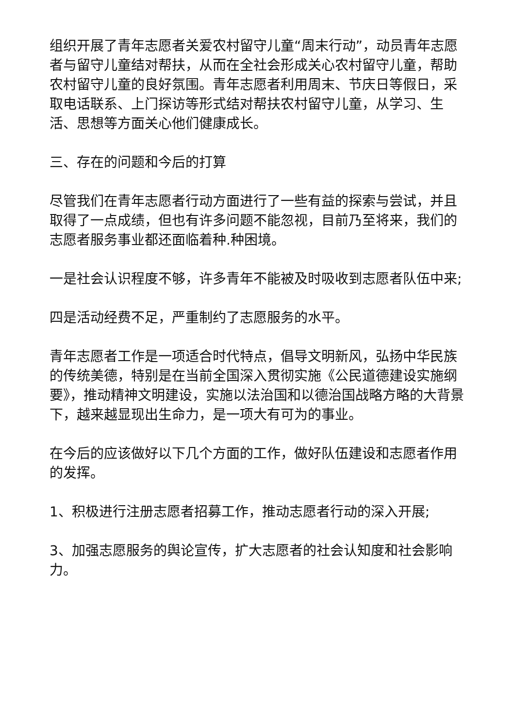组织开展了青年志愿者关爱农村留守儿童“周末行动”，动员青年志愿者与留守儿童结对帮扶，从而在全社会形成关心农村留守儿童，帮助农村留守儿童的良好氛围。青年志愿者利用周末、节庆日等假日，采取电话联系、上门探访等形式结对帮扶农村留守儿童，从学习、生活、思想等方面关心他们健康成长。
三、存在的问题和今后的打算
尽管我们在青年志愿者行动方面进行了一些有益的探索与尝试，并且取得了一点成绩，但也有许多问题不能忽视，目前乃至将来，我们的志愿者服务事业都还面临着种.种困境。
一是社会认识程度不够，许多青年不能被及时吸收到志愿者队伍中来;
四是活动经费不足，严重制约了志愿服务的水平。
青年志愿者工作是一项适合时代特点，倡导文明新风，弘扬中华民族的传统美德，特别是在当前全国深入贯彻实施《公民道德建设实施纲要》，推动精神文明建设，实施以法治国和以德治国战略方略的大背景下，越来越显现出生命力，是一项大有可为的事业。
在今后的应该做好以下几个方面的工作，做好队伍建设和志愿者作用的发挥。
1、积极进行注册志愿者招募工作，推动志愿者行动的深入开展;
3、加强志愿服务的舆论宣传，扩大志愿者的社会认知度和社会影响力。